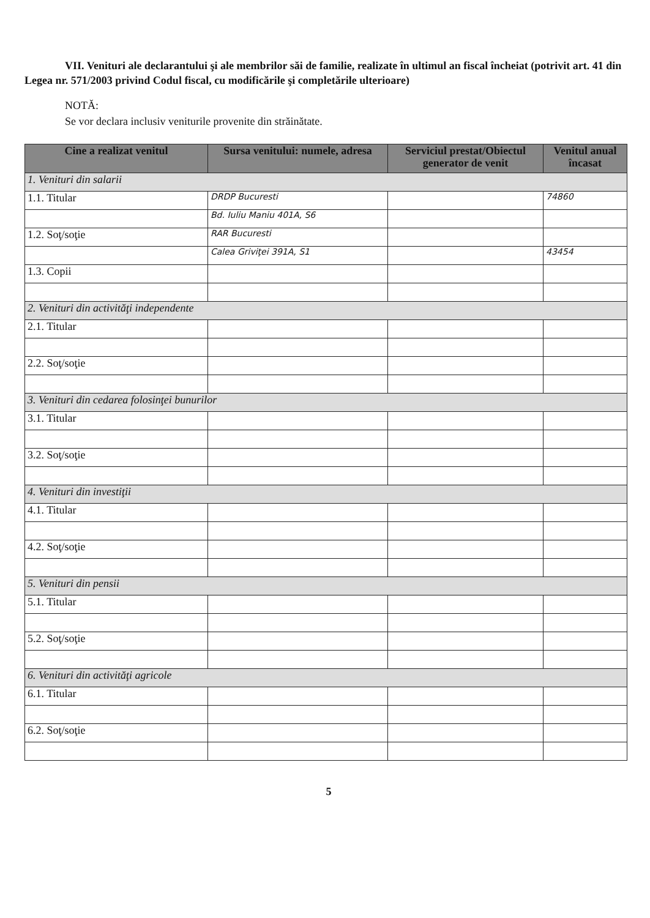VII. Venituri ale declarantului şi ale membrilor săi de familie, realizate în ultimul an fiscal încheiat (potrivit art. 41 din Legea nr. 571/2003 privind Codul fiscal, cu modificările şi completările ulterioare)
NOTĂ:
Se vor declara inclusiv veniturile provenite din străinătate.
| Cine a realizat venitul | Sursa venitului: numele, adresa | Serviciul prestat/Obiectul generator de venit | Venitul anual încasat |
| --- | --- | --- | --- |
| 1. Venituri din salarii | | | |
| 1.1. Titular | DRDP Bucuresti | | 74860 |
| | Bd. Iuliu Maniu 401A, S6 | | |
| 1.2. Soţ/soţie | RAR Bucuresti | | |
| | Calea Griviţei 391A, S1 | | 43454 |
| 1.3. Copii | | | |
| 2. Venituri din activităţi independente | | | |
| 2.1. Titular | | | |
| 2.2. Soţ/soţie | | | |
| 3. Venituri din cedarea folosinţei bunurilor | | | |
| 3.1. Titular | | | |
| 3.2. Soţ/soţie | | | |
| 4. Venituri din investiţii | | | |
| 4.1. Titular | | | |
| 4.2. Soţ/soţie | | | |
| 5. Venituri din pensii | | | |
| 5.1. Titular | | | |
| 5.2. Soţ/soţie | | | |
| 6. Venituri din activităţi agricole | | | |
| 6.1. Titular | | | |
| 6.2. Soţ/soţie | | | |
5